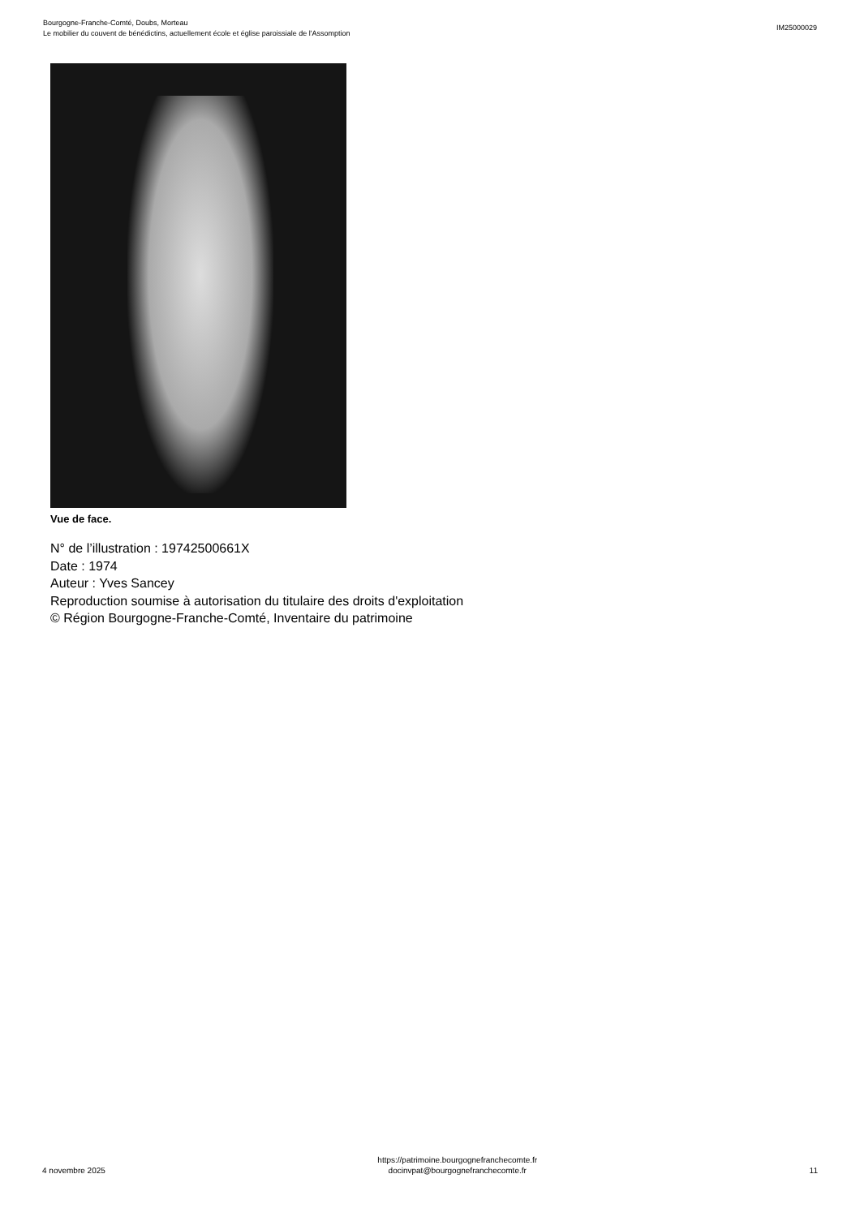Bourgogne-Franche-Comté, Doubs, Morteau
Le mobilier du couvent de bénédictins, actuellement école et église paroissiale de l'Assomption
IM25000029
Vue de face.
N° de l’illustration : 19742500661X
Date : 1974
Auteur : Yves Sancey
Reproduction soumise à autorisation du titulaire des droits d'exploitation
© Région Bourgogne-Franche-Comté, Inventaire du patrimoine
4 novembre 2025
https://patrimoine.bourgognefranchecomte.fr
docinvpat@bourgognefranchecomte.fr
11